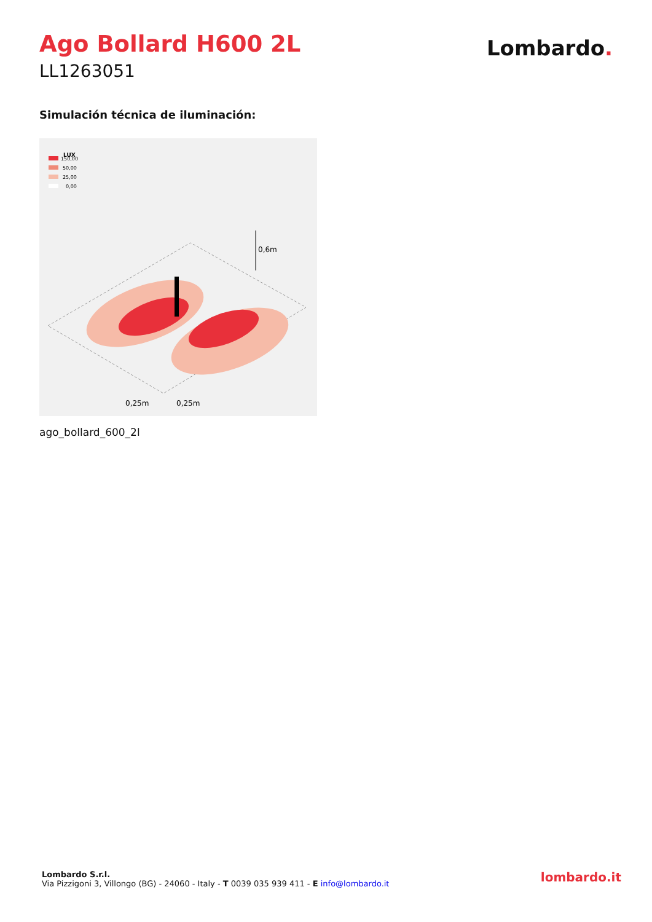Ago Bollard H600 2L
LL1263051
Lombardo.
Simulación técnica de iluminación:
LUX
150,00
50,00
25,00
0,00
0,6m
0,25m
0,25m
ago_bollard_600_2l
Lombardo S.r.l.
Via Pizzigoni 3, Villongo (BG) - 24060 - Italy - T 0039 035 939 411 - E info@lombardo.it
lombardo.it